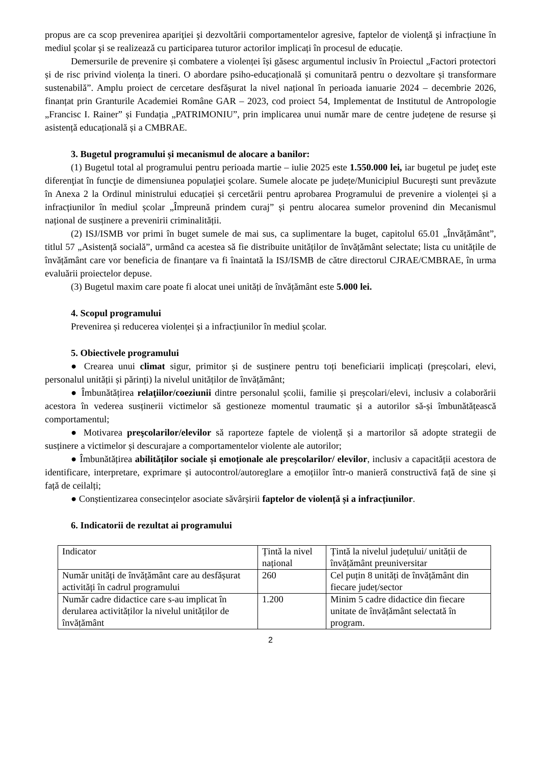propus are ca scop prevenirea apariţiei şi dezvoltării comportamentelor agresive, faptelor de violenţă şi infracțiune în mediul şcolar şi se realizează cu participarea tuturor actorilor implicați în procesul de educație.
Demersurile de prevenire și combatere a violenței își găsesc argumentul inclusiv în Proiectul „Factori protectori și de risc privind violența la tineri. O abordare psiho-educațională și comunitară pentru o dezvoltare și transformare sustenabilă”. Amplu proiect de cercetare desfășurat la nivel național în perioada ianuarie 2024 – decembrie 2026, finanțat prin Granturile Academiei Române GAR – 2023, cod proiect 54, Implementat de Institutul de Antropologie „Francisc I. Rainer” și Fundația „PATRIMONIU”, prin implicarea unui număr mare de centre județene de resurse și asistență educațională și a CMBRAE.
3. Bugetul programului și mecanismul de alocare a banilor:
(1) Bugetul total al programului pentru perioada martie – iulie 2025 este 1.550.000 lei, iar bugetul pe judeţ este diferenţiat în funcţie de dimensiunea populaţiei şcolare. Sumele alocate pe județe/Municipiul Bucureşti sunt prevăzute în Anexa 2 la Ordinul ministrului educației și cercetării pentru aprobarea Programului de prevenire a violenței și a infracțiunilor în mediul școlar „Împreună prindem curaj” și pentru alocarea sumelor provenind din Mecanismul național de susținere a prevenirii criminalității.
(2) ISJ/ISMB vor primi în buget sumele de mai sus, ca suplimentare la buget, capitolul 65.01 „Învățământ”, titlul 57 „Asistență socială”, urmând ca acestea să fie distribuite unităților de învățământ selectate; lista cu unitățile de învățământ care vor beneficia de finanțare va fi înaintată la ISJ/ISMB de către directorul CJRAE/CMBRAE, în urma evaluării proiectelor depuse.
(3) Bugetul maxim care poate fi alocat unei unități de învățământ este 5.000 lei.
4. Scopul programului
Prevenirea și reducerea violenței și a infracțiunilor în mediul școlar.
5. Obiectivele programului
● Crearea unui climat sigur, primitor și de susținere pentru toți beneficiarii implicați (preșcolari, elevi, personalul unității și părinți) la nivelul unităților de învățământ;
● Îmbunătățirea relaţiilor/coeziunii dintre personalul școlii, familie și preșcolari/elevi, inclusiv a colaborării acestora în vederea susținerii victimelor să gestioneze momentul traumatic și a autorilor să-și îmbunătățească comportamentul;
● Motivarea preşcolarilor/elevilor să raporteze faptele de violență și a martorilor să adopte strategii de susținere a victimelor și descurajare a comportamentelor violente ale autorilor;
● Îmbunătățirea abilităților sociale și emoționale ale preşcolarilor/ elevilor, inclusiv a capacității acestora de identificare, interpretare, exprimare și autocontrol/autoreglare a emoțiilor într-o manieră constructivă față de sine și față de ceilalți;
● Conștientizarea consecințelor asociate săvârșirii faptelor de violență și a infracțiunilor.
6. Indicatorii de rezultat ai programului
| Indicator | Țintă la nivel național | Țintă la nivelul județului/ unității de învățământ preuniversitar |
| Număr unități de învățământ care au desfășurat activități în cadrul programului | 260 | Cel puțin 8 unități de învățământ din fiecare județ/sector |
| Număr cadre didactice care s-au implicat în derularea activităților la nivelul unităților de învățământ | 1.200 | Minim 5 cadre didactice din fiecare unitate de învățământ selectată în program. |
2